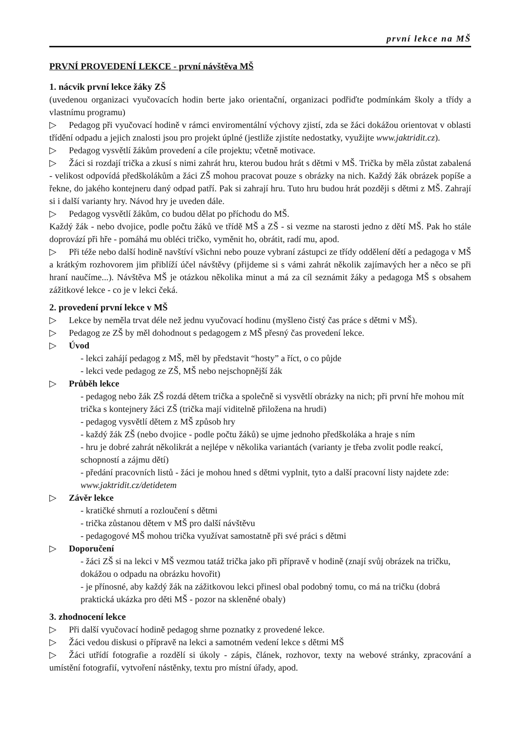první lekce na MŠ
PRVNÍ PROVEDENÍ LEKCE - první návštěva MŠ
1. nácvik první lekce žáky ZŠ
(uvedenou organizaci vyučovacích hodin berte jako orientační, organizaci podřiďte podmínkám školy a třídy a vlastnímu programu)
▷ Pedagog při vyučovací hodině v rámci enviromentální výchovy zjistí, zda se žáci dokážou orientovat v oblasti třídění odpadu a jejich znalosti jsou pro projekt úplné (jestliže zjistíte nedostatky, využijte www.jaktridit.cz).
▷ Pedagog vysvětlí žákům provedení a cíle projektu; včetně motivace.
▷ Žáci si rozdají trička a zkusí s nimi zahrát hru, kterou budou hrát s dětmi v MŠ. Trička by měla zůstat zabalená - velikost odpovídá předškolákům a žáci ZŠ mohou pracovat pouze s obrázky na nich. Každý žák obrázek popíše a řekne, do jakého kontejneru daný odpad patří. Pak si zahrají hru. Tuto hru budou hrát později s dětmi z MŠ. Zahrají si i další varianty hry. Návod hry je uveden dále.
▷ Pedagog vysvětlí žákům, co budou dělat po příchodu do MŠ.
Každý žák - nebo dvojice, podle počtu žáků ve třídě MŠ a ZŠ - si vezme na starosti jedno z dětí MŠ. Pak ho stále doprovází při hře - pomáhá mu obléci tričko, vyměnit ho, obrátit, radí mu, apod.
▷ Při téže nebo další hodině navštíví všichni nebo pouze vybraní zástupci ze třídy oddělení dětí a pedagoga v MŠ a krátkým rozhovorem jim přiblíží účel návštěvy (přijdeme si s vámi zahrát několik zajímavých her a něco se při hraní naučíme...). Návštěva MŠ je otázkou několika minut a má za cíl seznámit žáky a pedagoga MŠ s obsahem zážitkové lekce - co je v lekci čeká.
2. provedení první lekce v MŠ
▷ Lekce by neměla trvat déle než jednu vyučovací hodinu (myšleno čistý čas práce s dětmi v MŠ).
▷ Pedagog ze ZŠ by měl dohodnout s pedagogem z MŠ přesný čas provedení lekce.
▷ Úvod
- lekci zahájí pedagog z MŠ, měl by představit “hosty” a říct, o co půjde
- lekci vede pedagog ze ZŠ, MŠ nebo nejschopnější žák
▷ Průběh lekce
- pedagog nebo žák ZŠ rozdá dětem trička a společně si vysvětlí obrázky na nich; při první hře mohou mít trička s kontejnery žáci ZŠ (trička mají viditelně přiložena na hrudi)
- pedagog vysvětlí dětem z MŠ způsob hry
- každý žák ZŠ (nebo dvojice - podle počtu žáků) se ujme jednoho předškoláka a hraje s ním
- hru je dobré zahrát několikrát a nejlépe v několika variantách (varianty je třeba zvolit podle reakcí, schopností a zájmu dětí)
- předání pracovních listů - žáci je mohou hned s dětmi vyplnit, tyto a další pracovní listy najdete zde: www.jaktridit.cz/detidetem
▷ Závěr lekce
- kratičké shrnutí a rozloučení s dětmi
- trička zůstanou dětem v MŠ pro další návštěvu
- pedagogové MŠ mohou trička využívat samostatně při své práci s dětmi
▷ Doporučení
- žáci ZŠ si na lekci v MŠ vezmou tatáž trička jako při přípravě v hodině (znají svůj obrázek na tričku, dokážou o odpadu na obrázku hovořit)
- je přínosné, aby každý žák na zážitkovou lekci přinesl obal podobný tomu, co má na tričku (dobrá praktická ukázka pro děti MŠ - pozor na skleněné obaly)
3. zhodnocení lekce
▷ Při další vyučovací hodině pedagog shrne poznatky z provedené lekce.
▷ Žáci vedou diskusi o přípravě na lekci a samotném vedení lekce s dětmi MŠ
▷ Žáci utřídí fotografie a rozdělí si úkoly - zápis, článek, rozhovor, texty na webové stránky, zpracování a umístění fotografií, vytvoření nástěnky, textu pro místní úřady, apod.